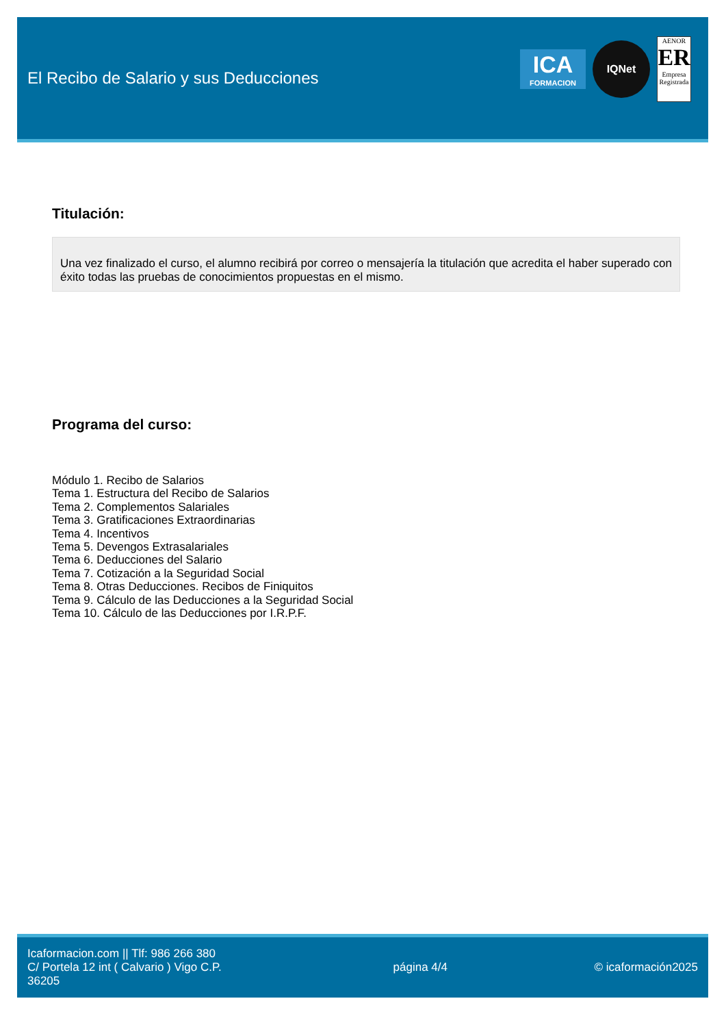El Recibo de Salario y sus Deducciones
ICA
FORMACION
IQNet
AENOR
ER
Empresa Registrada
Titulación:
Una vez finalizado el curso, el alumno recibirá por correo o mensajería la titulación que acredita el haber superado con éxito todas las pruebas de conocimientos propuestas en el mismo.
Programa del curso:
Módulo 1. Recibo de Salarios
Tema 1. Estructura del Recibo de Salarios
Tema 2. Complementos Salariales
Tema 3. Gratificaciones Extraordinarias
Tema 4. Incentivos
Tema 5. Devengos Extrasalariales
Tema 6. Deducciones del Salario
Tema 7. Cotización a la Seguridad Social
Tema 8. Otras Deducciones. Recibos de Finiquitos
Tema 9. Cálculo de las Deducciones a la Seguridad Social
Tema 10. Cálculo de las Deducciones por I.R.P.F.
Icaformacion.com || Tlf: 986 266 380
C/ Portela 12 int ( Calvario ) Vigo C.P. 36205
página 4/4 © icaformación2025